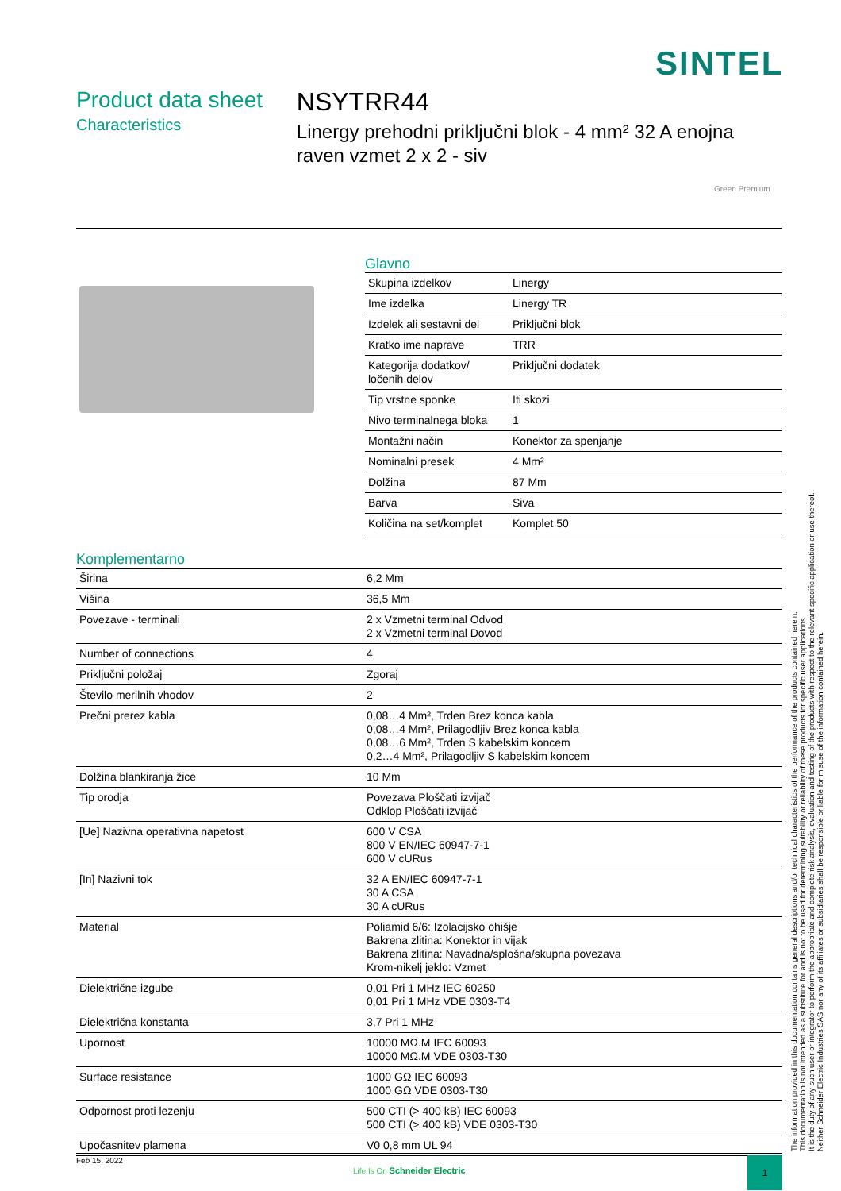SINTEL
Product data sheet
Characteristics
NSYTRR44
Linergy prehodni priključni blok - 4 mm² 32 A enojna raven vzmet 2 x 2 - siv
Green Premium
Glavno
| Skupina izdelkov | Linergy |
| Ime izdelka | Linergy TR |
| Izdelek ali sestavni del | Priključni blok |
| Kratko ime naprave | TRR |
| Kategorija dodatkov/ ločenih delov | Priključni dodatek |
| Tip vrstne sponke | Iti skozi |
| Nivo terminalnega bloka | 1 |
| Montažni način | Konektor za spenjanje |
| Nominalni presek | 4 Mm² |
| Dolžina | 87 Mm |
| Barva | Siva |
| Količina na set/komplet | Komplet 50 |
Komplementarno
| Širina | 6,2 Mm |
| Višina | 36,5 Mm |
| Povezave - terminali | 2 x Vzmetni terminal Odvod 2 x Vzmetni terminal Dovod |
| Number of connections | 4 |
| Priključni položaj | Zgoraj |
| Število merilnih vhodov | 2 |
| Prečni prerez kabla | 0,08…4 Mm², Trden Brez konca kabla 0,08…4 Mm², Prilagodljiv Brez konca kabla 0,08…6 Mm², Trden S kabelskim koncem 0,2…4 Mm², Prilagodljiv S kabelskim koncem |
| Dolžina blankiranja žice | 10 Mm |
| Tip orodja | Povezava Ploščati izvijač Odklop Ploščati izvijač |
| [Ue] Nazivna operativna napetost | 600 V CSA 800 V EN/IEC 60947-7-1 600 V cURus |
| [In] Nazivni tok | 32 A EN/IEC 60947-7-1 30 A CSA 30 A cURus |
| Material | Poliamid 6/6: Izolacijsko ohišje Bakrena zlitina: Konektor in vijak Bakrena zlitina: Navadna/splošna/skupna povezava Krom-nikelj jeklo: Vzmet |
| Dielektrične izgube | 0,01 Pri 1 MHz IEC 60250 0,01 Pri 1 MHz VDE 0303-T4 |
| Dielektrična konstanta | 3,7 Pri 1 MHz |
| Upornost | 10000 MΩ.M IEC 60093 10000 MΩ.M VDE 0303-T30 |
| Surface resistance | 1000 GΩ IEC 60093 1000 GΩ VDE 0303-T30 |
| Odpornost proti lezenju | 500 CTI (> 400 kB) IEC 60093 500 CTI (> 400 kB) VDE 0303-T30 |
| Upočasnitev plamena | V0 0,8 mm UL 94 |
The information provided in this documentation contains general descriptions and/or technical characteristics of the performance of the products contained herein.
This documentation is not intended as a substitute for and is not to be used for determining suitability or reliability of these products for specific user applications.
It is the duty of any such user or integrator to perform the appropriate and complete risk analysis, evaluation and testing of the products with respect to the relevant specific application or use thereof.
Neither Schneider Electric Industries SAS nor any of its affiliates or subsidiaries shall be responsible or liable for misuse of the information contained herein.
Feb 15, 2022
Life Is On Schneider Electric
1